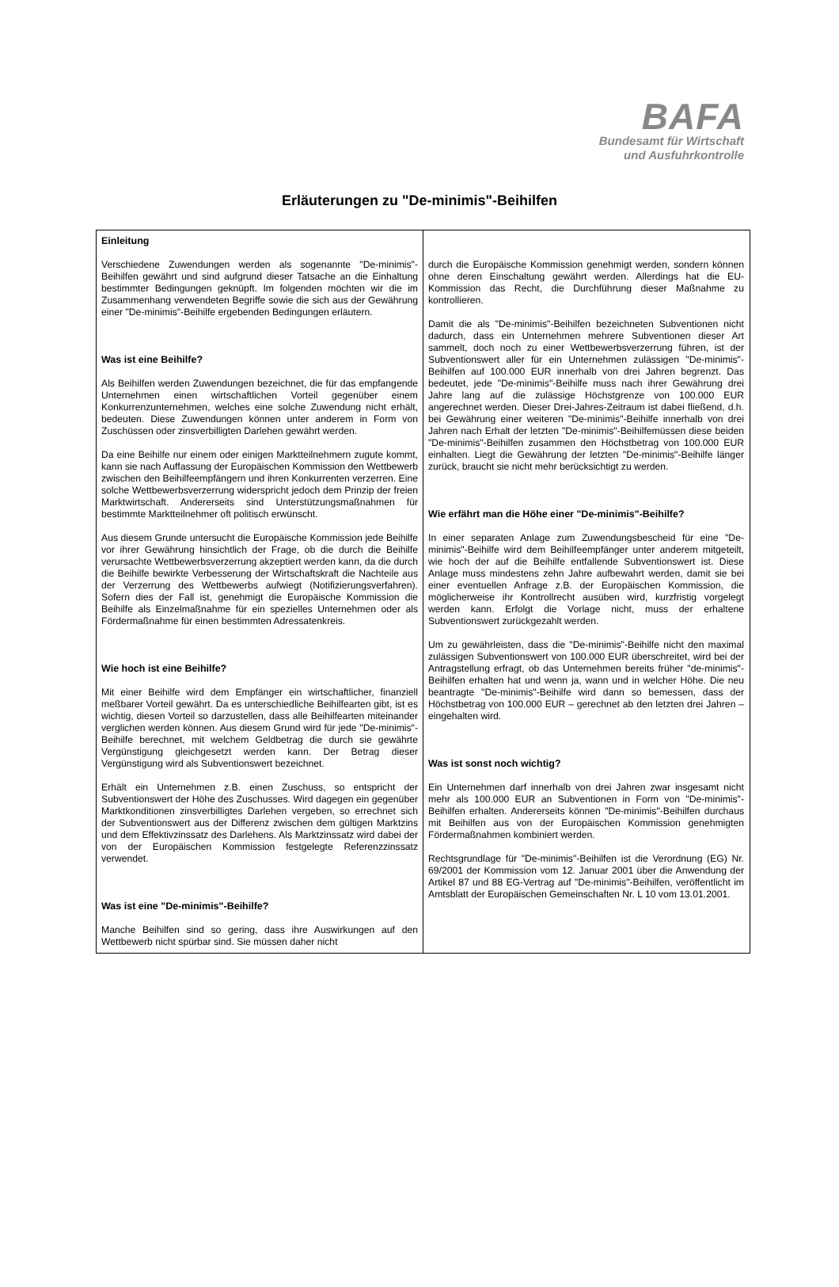BAFA
Bundesamt für Wirtschaft
und Ausfuhrkontrolle
Erläuterungen zu "De-minimis"-Beihilfen
Einleitung
Verschiedene Zuwendungen werden als sogenannte "De-minimis"-Beihilfen gewährt und sind aufgrund dieser Tatsache an die Einhaltung bestimmter Bedingungen geknüpft. Im folgenden möchten wir die im Zusammenhang verwendeten Begriffe sowie die sich aus der Gewährung einer "De-minimis"-Beihilfe ergebenden Bedingungen erläutern.
Was ist eine Beihilfe?
Als Beihilfen werden Zuwendungen bezeichnet, die für das empfangende Unternehmen einen wirtschaftlichen Vorteil gegenüber einem Konkurrenzunternehmen, welches eine solche Zuwendung nicht erhält, bedeuten. Diese Zuwendungen können unter anderem in Form von Zuschüssen oder zinsverbilligten Darlehen gewährt werden.
Da eine Beihilfe nur einem oder einigen Marktteilnehmern zugute kommt, kann sie nach Auffassung der Europäischen Kommission den Wettbewerb zwischen den Beihilfeempfängern und ihren Konkurrenten verzerren. Eine solche Wettbewerbsverzerrung widerspricht jedoch dem Prinzip der freien Marktwirtschaft. Andererseits sind Unterstützungsmaßnahmen für bestimmte Marktteilnehmer oft politisch erwünscht.
Aus diesem Grunde untersucht die Europäische Kommission jede Beihilfe vor ihrer Gewährung hinsichtlich der Frage, ob die durch die Beihilfe verursachte Wettbewerbsverzerrung akzeptiert werden kann, da die durch die Beihilfe bewirkte Verbesserung der Wirtschaftskraft die Nachteile aus der Verzerrung des Wettbewerbs aufwiegt (Notifizierungsverfahren). Sofern dies der Fall ist, genehmigt die Europäische Kommission die Beihilfe als Einzelmaßnahme für ein spezielles Unternehmen oder als Fördermaßnahme für einen bestimmten Adressatenkreis.
Wie hoch ist eine Beihilfe?
Mit einer Beihilfe wird dem Empfänger ein wirtschaftlicher, finanziell meßbarer Vorteil gewährt. Da es unterschiedliche Beihilfearten gibt, ist es wichtig, diesen Vorteil so darzustellen, dass alle Beihilfearten miteinander verglichen werden können. Aus diesem Grund wird für jede "De-minimis"-Beihilfe berechnet, mit welchem Geldbetrag die durch sie gewährte Vergünstigung gleichgesetzt werden kann. Der Betrag dieser Vergünstigung wird als Subventionswert bezeichnet.
Erhält ein Unternehmen z.B. einen Zuschuss, so entspricht der Subventionswert der Höhe des Zuschusses. Wird dagegen ein gegenüber Marktkonditionen zinsverbilligtes Darlehen vergeben, so errechnet sich der Subventionswert aus der Differenz zwischen dem gültigen Marktzins und dem Effektivzinssatz des Darlehens. Als Marktzinssatz wird dabei der von der Europäischen Kommission festgelegte Referenzzinssatz verwendet.
Was ist eine "De-minimis"-Beihilfe?
Manche Beihilfen sind so gering, dass ihre Auswirkungen auf den Wettbewerb nicht spürbar sind. Sie müssen daher nicht
durch die Europäische Kommission genehmigt werden, sondern können ohne deren Einschaltung gewährt werden. Allerdings hat die EU-Kommission das Recht, die Durchführung dieser Maßnahme zu kontrollieren.
Damit die als "De-minimis"-Beihilfen bezeichneten Subventionen nicht dadurch, dass ein Unternehmen mehrere Subventionen dieser Art sammelt, doch noch zu einer Wettbewerbsverzerrung führen, ist der Subventionswert aller für ein Unternehmen zulässigen "De-minimis"-Beihilfen auf 100.000 EUR innerhalb von drei Jahren begrenzt. Das bedeutet, jede "De-minimis"-Beihilfe muss nach ihrer Gewährung drei Jahre lang auf die zulässige Höchstgrenze von 100.000 EUR angerechnet werden. Dieser Drei-Jahres-Zeitraum ist dabei fließend, d.h. bei Gewährung einer weiteren "De-minimis"-Beihilfe innerhalb von drei Jahren nach Erhalt der letzten "De-minimis"-Beihilfemüssen diese beiden "De-minimis"-Beihilfen zusammen den Höchstbetrag von 100.000 EUR einhalten. Liegt die Gewährung der letzten "De-minimis"-Beihilfe länger zurück, braucht sie nicht mehr berücksichtigt zu werden.
Wie erfährt man die Höhe einer "De-minimis"-Beihilfe?
In einer separaten Anlage zum Zuwendungsbescheid für eine "De-minimis"-Beihilfe wird dem Beihilfeempfänger unter anderem mitgeteilt, wie hoch der auf die Beihilfe entfallende Subventionswert ist. Diese Anlage muss mindestens zehn Jahre aufbewahrt werden, damit sie bei einer eventuellen Anfrage z.B. der Europäischen Kommission, die möglicherweise ihr Kontrollrecht ausüben wird, kurzfristig vorgelegt werden kann. Erfolgt die Vorlage nicht, muss der erhaltene Subventionswert zurückgezahlt werden.
Um zu gewährleisten, dass die "De-minimis"-Beihilfe nicht den maximal zulässigen Subventionswert von 100.000 EUR überschreitet, wird bei der Antragstellung erfragt, ob das Unternehmen bereits früher "de-minimis"-Beihilfen erhalten hat und wenn ja, wann und in welcher Höhe. Die neu beantragte "De-minimis"-Beihilfe wird dann so bemessen, dass der Höchstbetrag von 100.000 EUR – gerechnet ab den letzten drei Jahren – eingehalten wird.
Was ist sonst noch wichtig?
Ein Unternehmen darf innerhalb von drei Jahren zwar insgesamt nicht mehr als 100.000 EUR an Subventionen in Form von "De-minimis"-Beihilfen erhalten. Andererseits können "De-minimis"-Beihilfen durchaus mit Beihilfen aus von der Europäischen Kommission genehmigten Fördermaßnahmen kombiniert werden.
Rechtsgrundlage für "De-minimis"-Beihilfen ist die Verordnung (EG) Nr. 69/2001 der Kommission vom 12. Januar 2001 über die Anwendung der Artikel 87 und 88 EG-Vertrag auf "De-minimis"-Beihilfen, veröffentlicht im Amtsblatt der Europäischen Gemeinschaften Nr. L 10 vom 13.01.2001.